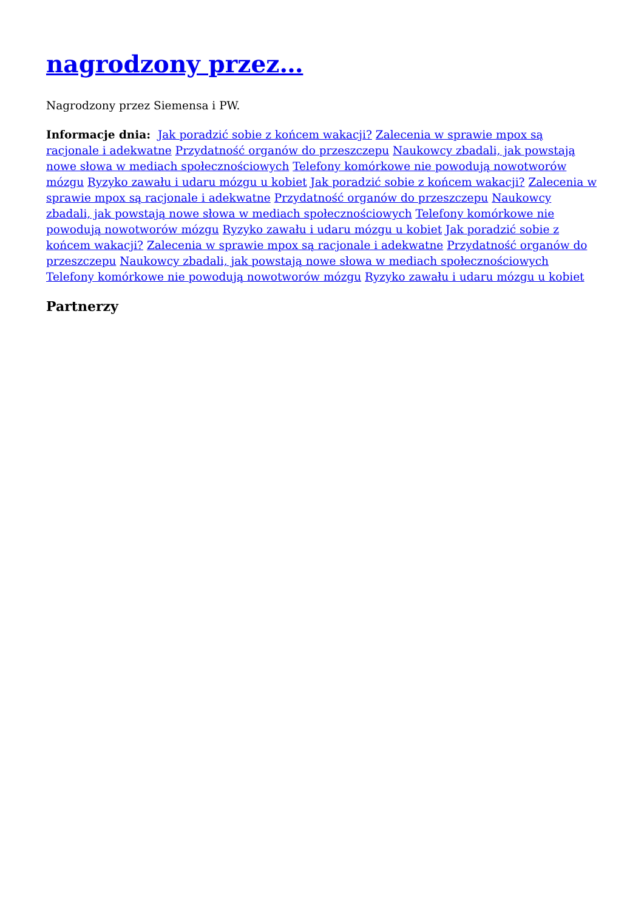nagrodzony przez…
Nagrodzony przez Siemensa i PW.
Informacje dnia: Jak poradzić sobie z końcem wakacji? Zalecenia w sprawie mpox są racjonale i adekwatne Przydatność organów do przeszczepu Naukowcy zbadali, jak powstają nowe słowa w mediach społecznościowych Telefony komórkowe nie powodują nowotworów mózgu Ryzyko zawału i udaru mózgu u kobiet Jak poradzić sobie z końcem wakacji? Zalecenia w sprawie mpox są racjonale i adekwatne Przydatność organów do przeszczepu Naukowcy zbadali, jak powstają nowe słowa w mediach społecznościowych Telefony komórkowe nie powodują nowotworów mózgu Ryzyko zawału i udaru mózgu u kobiet Jak poradzić sobie z końcem wakacji? Zalecenia w sprawie mpox są racjonale i adekwatne Przydatność organów do przeszczepu Naukowcy zbadali, jak powstają nowe słowa w mediach społecznościowych Telefony komórkowe nie powodują nowotworów mózgu Ryzyko zawału i udaru mózgu u kobiet
Partnerzy